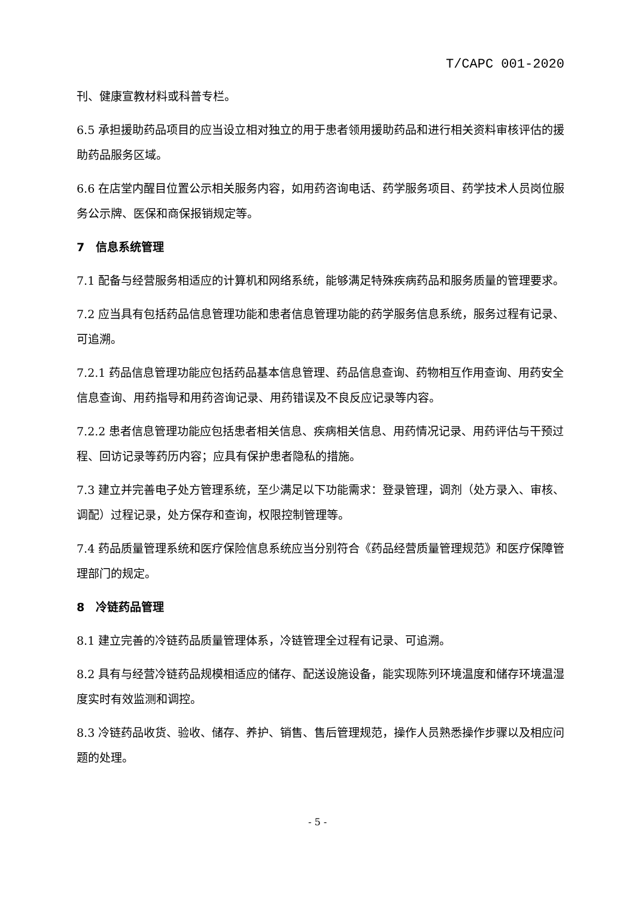T/CAPC 001-2020
刊、健康宣教材料或科普专栏。
6.5 承担援助药品项目的应当设立相对独立的用于患者领用援助药品和进行相关资料审核评估的援助药品服务区域。
6.6 在店堂内醒目位置公示相关服务内容，如用药咨询电话、药学服务项目、药学技术人员岗位服务公示牌、医保和商保报销规定等。
7　信息系统管理
7.1 配备与经营服务相适应的计算机和网络系统，能够满足特殊疾病药品和服务质量的管理要求。
7.2 应当具有包括药品信息管理功能和患者信息管理功能的药学服务信息系统，服务过程有记录、可追溯。
7.2.1 药品信息管理功能应包括药品基本信息管理、药品信息查询、药物相互作用查询、用药安全信息查询、用药指导和用药咨询记录、用药错误及不良反应记录等内容。
7.2.2 患者信息管理功能应包括患者相关信息、疾病相关信息、用药情况记录、用药评估与干预过程、回访记录等药历内容；应具有保护患者隐私的措施。
7.3 建立并完善电子处方管理系统，至少满足以下功能需求：登录管理，调剂（处方录入、审核、调配）过程记录，处方保存和查询，权限控制管理等。
7.4 药品质量管理系统和医疗保险信息系统应当分别符合《药品经营质量管理规范》和医疗保障管理部门的规定。
8　冷链药品管理
8.1 建立完善的冷链药品质量管理体系，冷链管理全过程有记录、可追溯。
8.2 具有与经营冷链药品规模相适应的储存、配送设施设备，能实现陈列环境温度和储存环境温湿度实时有效监测和调控。
8.3 冷链药品收货、验收、储存、养护、销售、售后管理规范，操作人员熟悉操作步骤以及相应问题的处理。
- 5 -